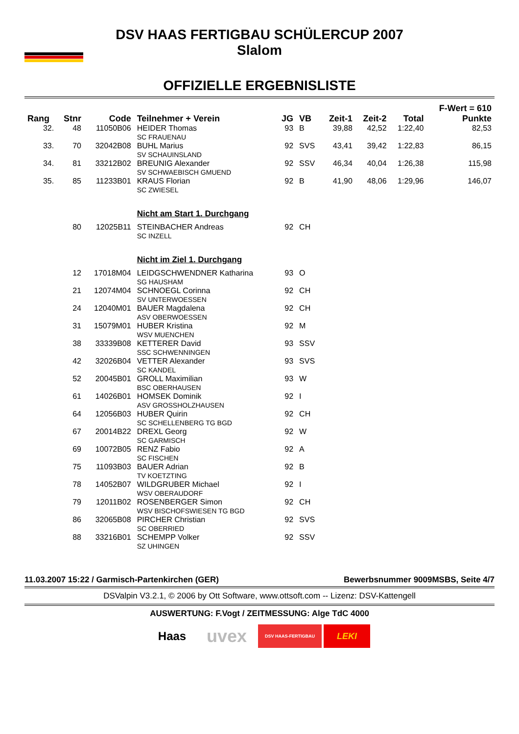DSV HAAS FERTIGBAU SCHÜLERCUP 2007
Slalom
OFFIZIELLE ERGEBNISLISTE
| Rang | Stnr | Code | Teilnehmer + Verein | JG | VB | Zeit-1 | Zeit-2 | Total | F-Wert = 610 Punkte |
| --- | --- | --- | --- | --- | --- | --- | --- | --- | --- |
| 32. | 48 | 11050B06 | HEIDER Thomas SC FRAUENAU | 93 | B | 39,88 | 42,52 | 1:22,40 | 82,53 |
| 33. | 70 | 32042B08 | BUHL Marius SV SCHAUINSLAND | 92 | SVS | 43,41 | 39,42 | 1:22,83 | 86,15 |
| 34. | 81 | 33212B02 | BREUNIG Alexander SV SCHWAEBISCH GMUEND | 92 | SSV | 46,34 | 40,04 | 1:26,38 | 115,98 |
| 35. | 85 | 11233B01 | KRAUS Florian SC ZWIESEL | 92 | B | 41,90 | 48,06 | 1:29,96 | 146,07 |
| | | | Nicht am Start 1. Durchgang | | | | | | |
| | 80 | 12025B11 | STEINBACHER Andreas SC INZELL | 92 | CH | | | | |
| | | | Nicht im Ziel 1. Durchgang | | | | | | |
| | 12 | 17018M04 | LEIDGSCHWENDNER Katharina SG HAUSHAM | 93 | O | | | | |
| | 21 | 12074M04 | SCHNOEGL Corinna SV UNTERWOESSEN | 92 | CH | | | | |
| | 24 | 12040M01 | BAUER Magdalena ASV OBERWOESSEN | 92 | CH | | | | |
| | 31 | 15079M01 | HUBER Kristina WSV MUENCHEN | 92 | M | | | | |
| | 38 | 33339B08 | KETTERER David SSC SCHWENNINGEN | 93 | SSV | | | | |
| | 42 | 32026B04 | VETTER Alexander SC KANDEL | 93 | SVS | | | | |
| | 52 | 20045B01 | GROLL Maximilian BSC OBERHAUSEN | 93 | W | | | | |
| | 61 | 14026B01 | HOMSEK Dominik ASV GROSSHOLZHAUSEN | 92 | I | | | | |
| | 64 | 12056B03 | HUBER Quirin SC SCHELLENBERG TG BGD | 92 | CH | | | | |
| | 67 | 20014B22 | DREXL Georg SC GARMISCH | 92 | W | | | | |
| | 69 | 10072B05 | RENZ Fabio SC FISCHEN | 92 | A | | | | |
| | 75 | 11093B03 | BAUER Adrian TV KOETZTING | 92 | B | | | | |
| | 78 | 14052B07 | WILDGRUBER Michael WSV OBERAUDORF | 92 | I | | | | |
| | 79 | 12011B02 | ROSENBERGER Simon WSV BISCHOFSWIESEN TG BGD | 92 | CH | | | | |
| | 86 | 32065B08 | PIRCHER Christian SC OBERRIED | 92 | SVS | | | | |
| | 88 | 33216B01 | SCHEMPP Volker SZ UHINGEN | 92 | SSV | | | | |
11.03.2007 15:22 / Garmisch-Partenkirchen (GER) Bewerbsnummer 9009MSBS, Seite 4/7
DSValpin V3.2.1, © 2006 by Ott Software, www.ottsoft.com -- Lizenz: DSV-Kattengell
AUSWERTUNG: F.Vogt / ZEITMESSUNG: Alge TdC 4000
Haas
uvex
DSV HAAS-FERTIGBAU
LEKI